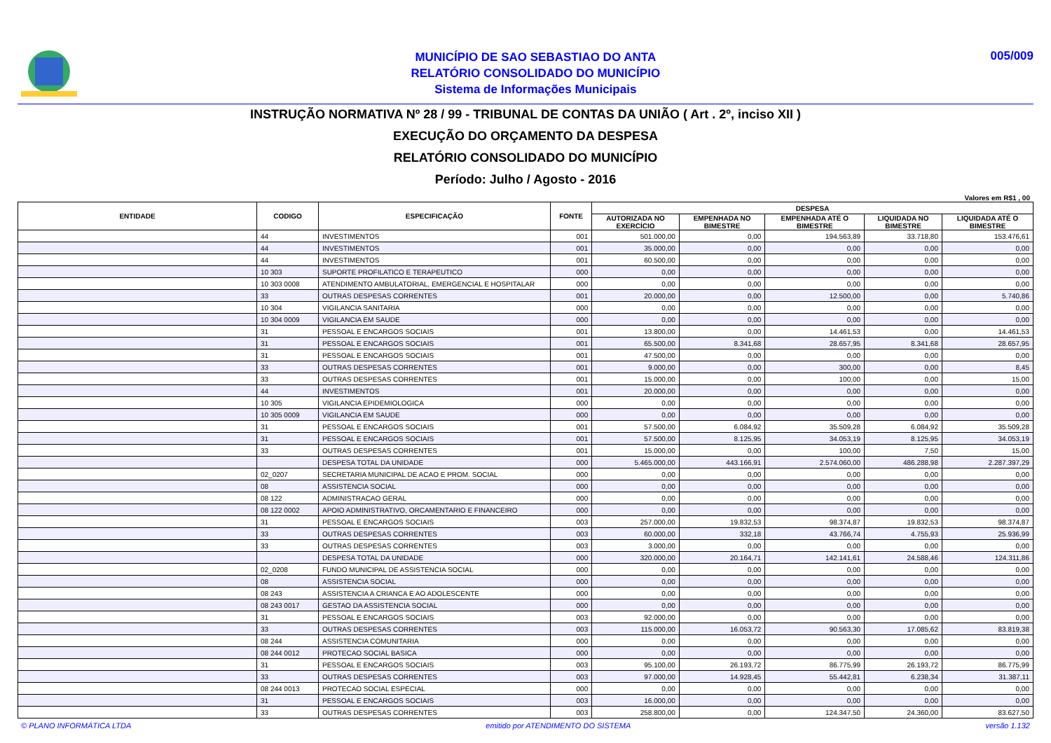MUNICÍPIO DE SAO SEBASTIAO DO ANTA
RELATÓRIO CONSOLIDADO DO MUNICÍPIO
Sistema de Informações Municipais
005/009
INSTRUÇÃO NORMATIVA Nº 28 / 99 - TRIBUNAL DE CONTAS DA UNIÃO ( Art . 2º, inciso XII )
EXECUÇÃO DO ORÇAMENTO DA DESPESA
RELATÓRIO CONSOLIDADO DO MUNICÍPIO
Período: Julho / Agosto - 2016
Valores em R$1 , 00
| ENTIDADE | CODIGO | ESPECIFICAÇÃO | FONTE | DESPESA | | | | |
| --- | --- | --- | --- | --- | --- | --- | --- | --- |
| | | | | AUTORIZADA NO EXERCÍCIO | EMPENHADA NO BIMESTRE | EMPENHADA ATÉ O BIMESTRE | LIQUIDADA NO BIMESTRE | LIQUIDADA ATÉ O BIMESTRE |
| | 44 | INVESTIMENTOS | 001 | 501.000,00 | 0,00 | 194.563,89 | 33.718,80 | 153.476,61 |
| | 44 | INVESTIMENTOS | 001 | 35.000,00 | 0,00 | 0,00 | 0,00 | 0,00 |
| | 44 | INVESTIMENTOS | 001 | 60.500,00 | 0,00 | 0,00 | 0,00 | 0,00 |
| | 10 303 | SUPORTE PROFILATICO E TERAPEUTICO | 000 | 0,00 | 0,00 | 0,00 | 0,00 | 0,00 |
| | 10 303 0008 | ATENDIMENTO AMBULATORIAL, EMERGENCIAL E HOSPITALAR | 000 | 0,00 | 0,00 | 0,00 | 0,00 | 0,00 |
| | 33 | OUTRAS DESPESAS CORRENTES | 001 | 20.000,00 | 0,00 | 12.500,00 | 0,00 | 5.740,86 |
| | 10 304 | VIGILANCIA SANITARIA | 000 | 0,00 | 0,00 | 0,00 | 0,00 | 0,00 |
| | 10 304 0009 | VIGILANCIA EM SAUDE | 000 | 0,00 | 0,00 | 0,00 | 0,00 | 0,00 |
| | 31 | PESSOAL E ENCARGOS SOCIAIS | 001 | 13.800,00 | 0,00 | 14.461,53 | 0,00 | 14.461,53 |
| | 31 | PESSOAL E ENCARGOS SOCIAIS | 001 | 65.500,00 | 8.341,68 | 28.657,95 | 8.341,68 | 28.657,95 |
| | 31 | PESSOAL E ENCARGOS SOCIAIS | 001 | 47.500,00 | 0,00 | 0,00 | 0,00 | 0,00 |
| | 33 | OUTRAS DESPESAS CORRENTES | 001 | 9.000,00 | 0,00 | 300,00 | 0,00 | 8,45 |
| | 33 | OUTRAS DESPESAS CORRENTES | 001 | 15.000,00 | 0,00 | 100,00 | 0,00 | 15,00 |
| | 44 | INVESTIMENTOS | 001 | 20.000,00 | 0,00 | 0,00 | 0,00 | 0,00 |
| | 10 305 | VIGILANCIA EPIDEMIOLOGICA | 000 | 0,00 | 0,00 | 0,00 | 0,00 | 0,00 |
| | 10 305 0009 | VIGILANCIA EM SAUDE | 000 | 0,00 | 0,00 | 0,00 | 0,00 | 0,00 |
| | 31 | PESSOAL E ENCARGOS SOCIAIS | 001 | 57.500,00 | 6.084,92 | 35.509,28 | 6.084,92 | 35.509,28 |
| | 31 | PESSOAL E ENCARGOS SOCIAIS | 001 | 57.500,00 | 8.125,95 | 34.053,19 | 8.125,95 | 34.053,19 |
| | 33 | OUTRAS DESPESAS CORRENTES | 001 | 15.000,00 | 0,00 | 100,00 | 7,50 | 15,00 |
| | | DESPESA TOTAL DA UNIDADE | 000 | 5.465.000,00 | 443.166,91 | 2.574.060,00 | 486.288,98 | 2.287.397,29 |
| | 02_0207 | SECRETARIA MUNICIPAL DE ACAO E PROM. SOCIAL | 000 | 0,00 | 0,00 | 0,00 | 0,00 | 0,00 |
| | 08 | ASSISTENCIA SOCIAL | 000 | 0,00 | 0,00 | 0,00 | 0,00 | 0,00 |
| | 08 122 | ADMINISTRACAO GERAL | 000 | 0,00 | 0,00 | 0,00 | 0,00 | 0,00 |
| | 08 122 0002 | APOIO ADMINISTRATIVO, ORCAMENTARIO E FINANCEIRO | 000 | 0,00 | 0,00 | 0,00 | 0,00 | 0,00 |
| | 31 | PESSOAL E ENCARGOS SOCIAIS | 003 | 257.000,00 | 19.832,53 | 98.374,87 | 19.832,53 | 98.374,87 |
| | 33 | OUTRAS DESPESAS CORRENTES | 003 | 60.000,00 | 332,18 | 43.766,74 | 4.755,93 | 25.936,99 |
| | 33 | OUTRAS DESPESAS CORRENTES | 003 | 3.000,00 | 0,00 | 0,00 | 0,00 | 0,00 |
| | | DESPESA TOTAL DA UNIDADE | 000 | 320.000,00 | 20.164,71 | 142.141,61 | 24.588,46 | 124.311,86 |
| | 02_0208 | FUNDO MUNICIPAL DE ASSISTENCIA SOCIAL | 000 | 0,00 | 0,00 | 0,00 | 0,00 | 0,00 |
| | 08 | ASSISTENCIA SOCIAL | 000 | 0,00 | 0,00 | 0,00 | 0,00 | 0,00 |
| | 08 243 | ASSISTENCIA A CRIANCA E AO ADOLESCENTE | 000 | 0,00 | 0,00 | 0,00 | 0,00 | 0,00 |
| | 08 243 0017 | GESTAO DA ASSISTENCIA SOCIAL | 000 | 0,00 | 0,00 | 0,00 | 0,00 | 0,00 |
| | 31 | PESSOAL E ENCARGOS SOCIAIS | 003 | 92.000,00 | 0,00 | 0,00 | 0,00 | 0,00 |
| | 33 | OUTRAS DESPESAS CORRENTES | 003 | 115.000,00 | 16.053,72 | 90.563,30 | 17.085,62 | 83.819,38 |
| | 08 244 | ASSISTENCIA COMUNITARIA | 000 | 0,00 | 0,00 | 0,00 | 0,00 | 0,00 |
| | 08 244 0012 | PROTECAO SOCIAL BASICA | 000 | 0,00 | 0,00 | 0,00 | 0,00 | 0,00 |
| | 31 | PESSOAL E ENCARGOS SOCIAIS | 003 | 95.100,00 | 26.193,72 | 86.775,99 | 26.193,72 | 86.775,99 |
| | 33 | OUTRAS DESPESAS CORRENTES | 003 | 97.000,00 | 14.928,45 | 55.442,81 | 6.238,34 | 31.387,11 |
| | 08 244 0013 | PROTECAO SOCIAL ESPECIAL | 000 | 0,00 | 0,00 | 0,00 | 0,00 | 0,00 |
| | 31 | PESSOAL E ENCARGOS SOCIAIS | 003 | 16.000,00 | 0,00 | 0,00 | 0,00 | 0,00 |
| | 33 | OUTRAS DESPESAS CORRENTES | 003 | 258.800,00 | 0,00 | 124.347,50 | 24.360,00 | 83.627,50 |
© PLANO INFORMÁTICA LTDA emitido por ATENDIMENTO DO SISTEMA versão 1.132